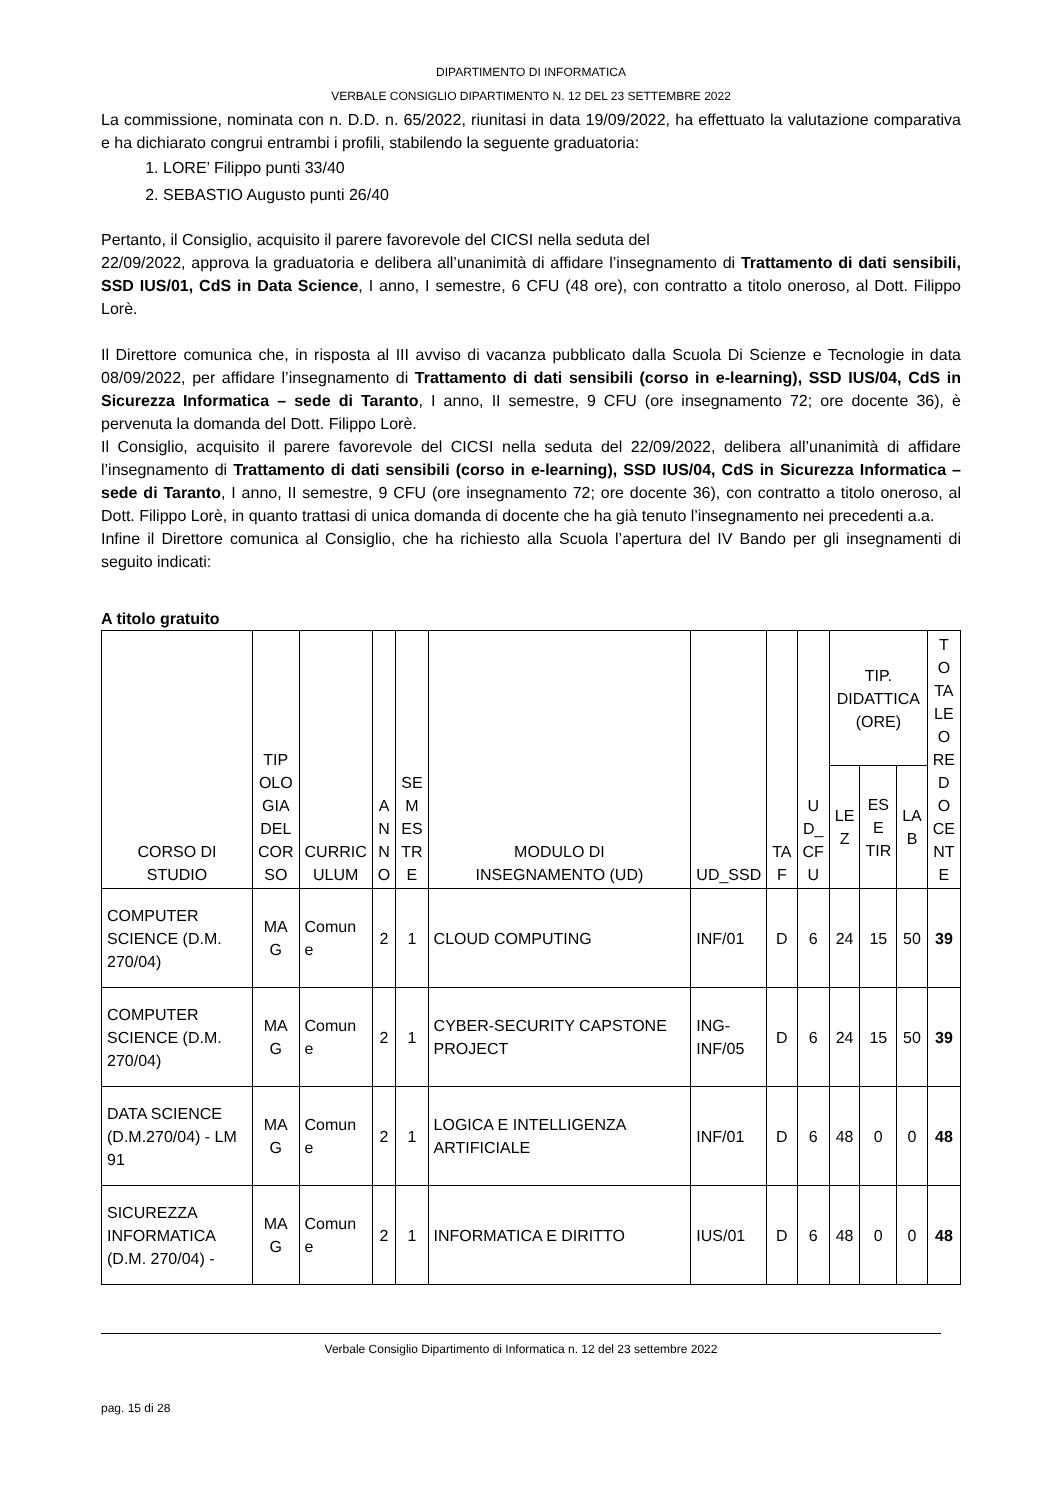DIPARTIMENTO DI INFORMATICA
VERBALE CONSIGLIO DIPARTIMENTO N. 12 DEL 23 SETTEMBRE 2022
La commissione, nominata con n. D.D. n. 65/2022, riunitasi in data 19/09/2022, ha effettuato la valutazione comparativa e ha dichiarato congrui entrambi i profili, stabilendo la seguente graduatoria:
1. LORE’ Filippo punti 33/40
2. SEBASTIO Augusto punti 26/40
Pertanto, il Consiglio, acquisito il parere favorevole del CICSI nella seduta del
22/09/2022, approva la graduatoria e delibera all’unanimità di affidare l’insegnamento di Trattamento di dati sensibili, SSD IUS/01, CdS in Data Science, I anno, I semestre, 6 CFU (48 ore), con contratto a titolo oneroso, al Dott. Filippo Lorè.
Il Direttore comunica che, in risposta al III avviso di vacanza pubblicato dalla Scuola Di Scienze e Tecnologie in data 08/09/2022, per affidare l’insegnamento di Trattamento di dati sensibili (corso in e-learning), SSD IUS/04, CdS in Sicurezza Informatica – sede di Taranto, I anno, II semestre, 9 CFU (ore insegnamento 72; ore docente 36), è pervenuta la domanda del Dott. Filippo Lorè.
Il Consiglio, acquisito il parere favorevole del CICSI nella seduta del 22/09/2022, delibera all’unanimità di affidare l’insegnamento di Trattamento di dati sensibili (corso in e-learning), SSD IUS/04, CdS in Sicurezza Informatica – sede di Taranto, I anno, II semestre, 9 CFU (ore insegnamento 72; ore docente 36), con contratto a titolo oneroso, al Dott. Filippo Lorè, in quanto trattasi di unica domanda di docente che ha già tenuto l’insegnamento nei precedenti a.a.
Infine il Direttore comunica al Consiglio, che ha richiesto alla Scuola l’apertura del IV Bando per gli insegnamenti di seguito indicati:
A titolo gratuito
| CORSO DI STUDIO | TIP OLO GIA DEL COR SO | CURRIC ULUM | A N N O | SE M ES TR E | MODULO DI INSEGNAMENTO (UD) | UD_SSD | TA F | U D_ CF U | TIP. DIDATTICA (ORE) | | | T O TA LE O RE D O CE NT E |
| --- | --- | --- | --- | --- | --- | --- | --- | --- | --- | --- | --- | --- |
| | | | | | | | | | LE Z | ES E TIR | LA B | |
| COMPUTER SCIENCE (D.M. 270/04) | MA G | Comun e | 2 | 1 | CLOUD COMPUTING | INF/01 | D | 6 | 24 | 15 | 50 | 39 |
| COMPUTER SCIENCE (D.M. 270/04) | MA G | Comun e | 2 | 1 | CYBER-SECURITY CAPSTONE PROJECT | ING- INF/05 | D | 6 | 24 | 15 | 50 | 39 |
| DATA SCIENCE (D.M.270/04) - LM 91 | MA G | Comun e | 2 | 1 | LOGICA E INTELLIGENZA ARTIFICIALE | INF/01 | D | 6 | 48 | 0 | 0 | 48 |
| SICUREZZA INFORMATICA (D.M. 270/04) - | MA G | Comun e | 2 | 1 | INFORMATICA E DIRITTO | IUS/01 | D | 6 | 48 | 0 | 0 | 48 |
Verbale Consiglio Dipartimento di Informatica n. 12 del 23 settembre 2022
pag. 15 di 28